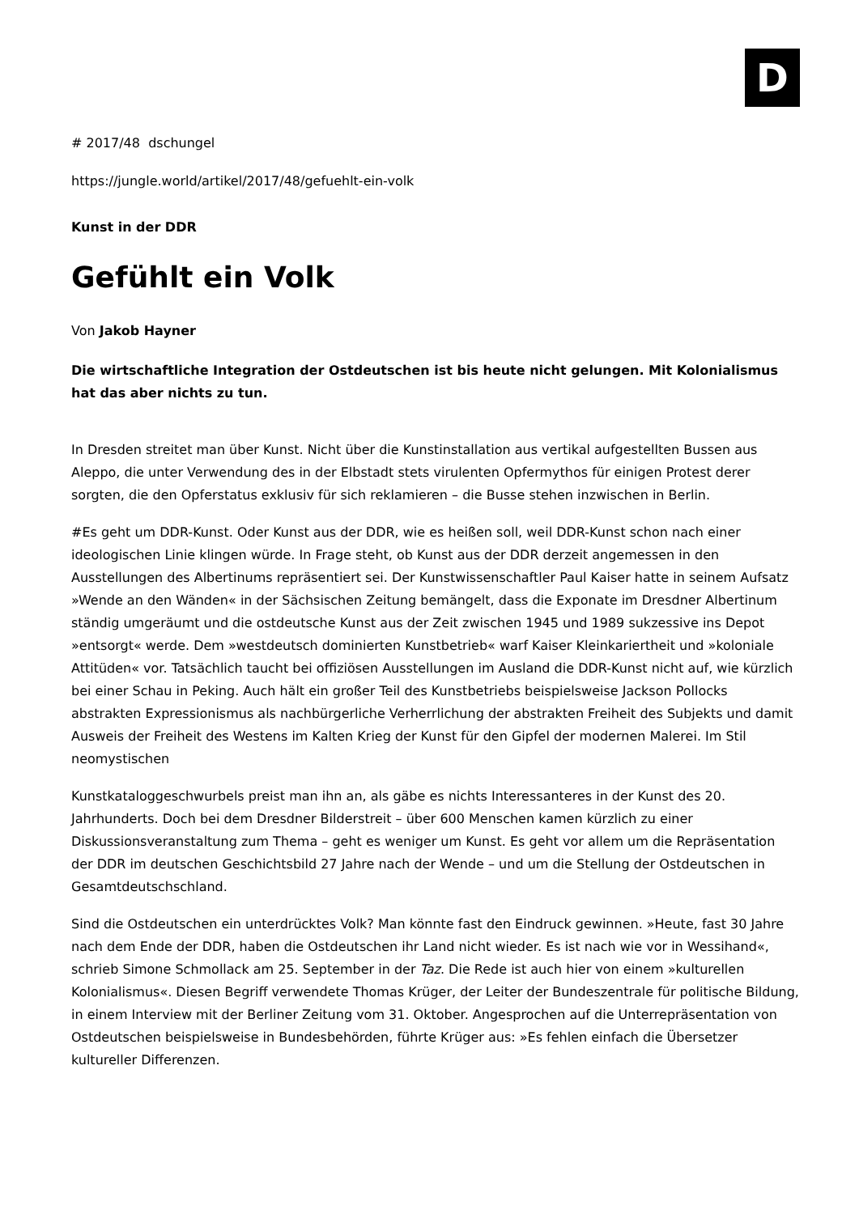D
# 2017/48 dschungel
https://jungle.world/artikel/2017/48/gefuehlt-ein-volk
Kunst in der DDR
Gefühlt ein Volk
Von Jakob Hayner
Die wirtschaftliche Integration der Ostdeutschen ist bis heute nicht gelungen. Mit Kolonialismus hat das aber nichts zu tun.
In Dresden streitet man über Kunst. Nicht über die Kunstinstallation aus vertikal aufgestellten Bussen aus Aleppo, die unter Verwendung des in der Elbstadt stets virulenten Opfermythos für einigen Protest derer sorgten, die den Opferstatus exklusiv für sich reklamieren – die Busse stehen inzwischen in Berlin.
#Es geht um DDR-Kunst. Oder Kunst aus der DDR, wie es heißen soll, weil DDR-Kunst schon nach einer ideologischen Linie klingen würde. In Frage steht, ob Kunst aus der DDR derzeit angemessen in den Ausstellungen des Albertinums repräsentiert sei. Der Kunstwissenschaftler Paul Kaiser hatte in seinem Aufsatz »Wende an den Wänden« in der Sächsischen Zeitung bemängelt, dass die Exponate im Dresdner Albertinum ständig umgeräumt und die ostdeutsche Kunst aus der Zeit zwischen 1945 und 1989 sukzessive ins Depot »entsorgt« werde. Dem »westdeutsch dominierten Kunstbetrieb« warf Kaiser Kleinkariertheit und »koloniale Attitüden« vor. Tatsächlich taucht bei offiziösen Ausstellungen im Ausland die DDR-Kunst nicht auf, wie kürzlich bei einer Schau in Peking. Auch hält ein großer Teil des Kunstbetriebs beispielsweise Jackson Pollocks abstrakten Expressionismus als nachbürgerliche Verherrlichung der abstrakten Freiheit des Subjekts und damit Ausweis der Freiheit des Westens im Kalten Krieg der Kunst für den Gipfel der modernen Malerei. Im Stil neomystischen
Kunstkataloggeschwurbels preist man ihn an, als gäbe es nichts Interessanteres in der Kunst des 20. Jahrhunderts. Doch bei dem Dresdner Bilderstreit – über 600 Menschen kamen kürzlich zu einer Diskussionsveranstaltung zum Thema – geht es weniger um Kunst. Es geht vor allem um die Repräsentation der DDR im deutschen Geschichtsbild 27 Jahre nach der Wende – und um die Stellung der Ostdeutschen in Gesamtdeutschschland.
Sind die Ostdeutschen ein unterdrücktes Volk? Man könnte fast den Eindruck gewinnen. »Heute, fast 30 Jahre nach dem Ende der DDR, haben die Ostdeutschen ihr Land nicht wieder. Es ist nach wie vor in Wessihand«, schrieb Simone Schmollack am 25. September in der Taz. Die Rede ist auch hier von einem »kulturellen Kolonialismus«. Diesen Begriff verwendete Thomas Krüger, der Leiter der Bundeszentrale für politische Bildung, in einem Interview mit der Berliner Zeitung vom 31. Oktober. Angesprochen auf die Unterrepräsentation von Ostdeutschen beispielsweise in Bundesbehörden, führte Krüger aus: »Es fehlen einfach die Übersetzer kultureller Differenzen.